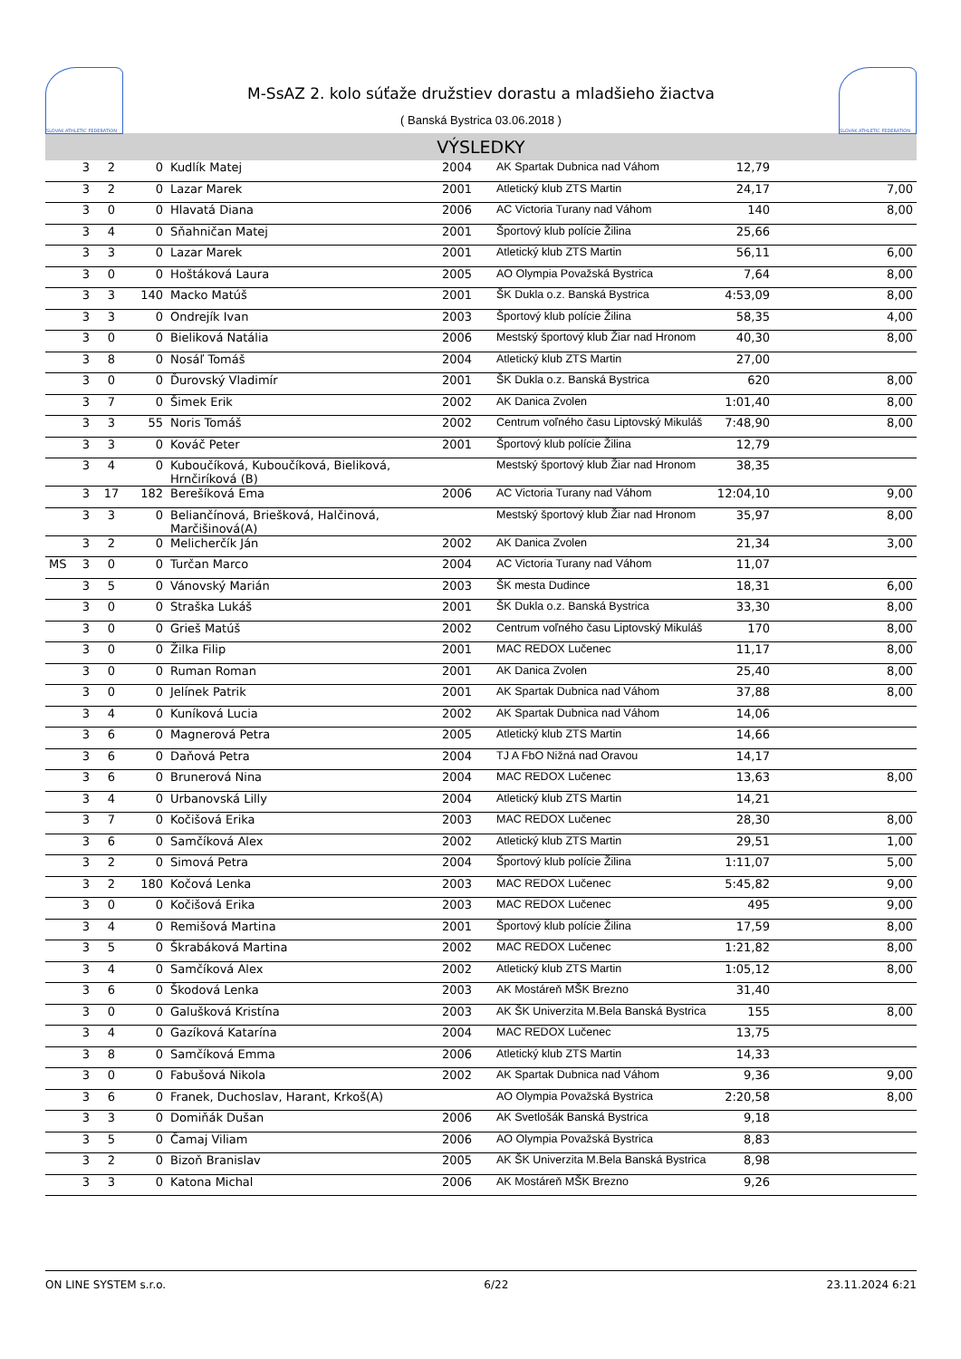SLOVAK ATHLETIC FEDERATION
M-SsAZ 2. kolo súťaže družstiev dorastu a mladšieho žiactva
( Banská Bystrica 03.06.2018 )
SLOVAK ATHLETIC FEDERATION
VÝSLEDKY
| | 3 | 2 | 0 | Kudlík Matej | 2004 | AK Spartak Dubnica nad Váhom | 12,79 | |
| | 3 | 2 | 0 | Lazar Marek | 2001 | Atletický klub ZTS Martin | 24,17 | 7,00 |
| | 3 | 0 | 0 | Hlavatá Diana | 2006 | AC Victoria Turany nad Váhom | 140 | 8,00 |
| | 3 | 4 | 0 | Sňahničan Matej | 2001 | Športový klub polície Žilina | 25,66 | |
| | 3 | 3 | 0 | Lazar Marek | 2001 | Atletický klub ZTS Martin | 56,11 | 6,00 |
| | 3 | 0 | 0 | Hoštáková Laura | 2005 | AO Olympia Považská Bystrica | 7,64 | 8,00 |
| | 3 | 3 | 140 | Macko Matúš | 2001 | ŠK Dukla o.z. Banská Bystrica | 4:53,09 | 8,00 |
| | 3 | 3 | 0 | Ondrejík Ivan | 2003 | Športový klub polície Žilina | 58,35 | 4,00 |
| | 3 | 0 | 0 | Bieliková Natália | 2006 | Mestský športový klub Žiar nad Hronom | 40,30 | 8,00 |
| | 3 | 8 | 0 | Nosáľ Tomáš | 2004 | Atletický klub ZTS Martin | 27,00 | |
| | 3 | 0 | 0 | Ďurovský Vladimír | 2001 | ŠK Dukla o.z. Banská Bystrica | 620 | 8,00 |
| | 3 | 7 | 0 | Šimek Erik | 2002 | AK Danica Zvolen | 1:01,40 | 8,00 |
| | 3 | 3 | 55 | Noris Tomáš | 2002 | Centrum voľného času Liptovský Mikuláš | 7:48,90 | 8,00 |
| | 3 | 3 | 0 | Kováč Peter | 2001 | Športový klub polície Žilina | 12,79 | |
| | 3 | 4 | 0 | Kuboučíková, Kuboučíková, Bieliková, Hrnčiríková (B) | | Mestský športový klub Žiar nad Hronom | 38,35 | |
| | 3 | 17 | 182 | Berešíková Ema | 2006 | AC Victoria Turany nad Váhom | 12:04,10 | 9,00 |
| | 3 | 3 | 0 | Beliančínová, Briešková, Halčinová, Marčišinová(A) | | Mestský športový klub Žiar nad Hronom | 35,97 | 8,00 |
| | 3 | 2 | 0 | Melicherčík Ján | 2002 | AK Danica Zvolen | 21,34 | 3,00 |
| MS | 3 | 0 | 0 | Turčan Marco | 2004 | AC Victoria Turany nad Váhom | 11,07 | |
| | 3 | 5 | 0 | Vánovský Marián | 2003 | ŠK mesta Dudince | 18,31 | 6,00 |
| | 3 | 0 | 0 | Straška Lukáš | 2001 | ŠK Dukla o.z. Banská Bystrica | 33,30 | 8,00 |
| | 3 | 0 | 0 | Grieš Matúš | 2002 | Centrum voľného času Liptovský Mikuláš | 170 | 8,00 |
| | 3 | 0 | 0 | Žilka Filip | 2001 | MAC REDOX Lučenec | 11,17 | 8,00 |
| | 3 | 0 | 0 | Ruman Roman | 2001 | AK Danica Zvolen | 25,40 | 8,00 |
| | 3 | 0 | 0 | Jelínek Patrik | 2001 | AK Spartak Dubnica nad Váhom | 37,88 | 8,00 |
| | 3 | 4 | 0 | Kuníková Lucia | 2002 | AK Spartak Dubnica nad Váhom | 14,06 | |
| | 3 | 6 | 0 | Magnerová Petra | 2005 | Atletický klub ZTS Martin | 14,66 | |
| | 3 | 6 | 0 | Daňová Petra | 2004 | TJ A FbO Nižná nad Oravou | 14,17 | |
| | 3 | 6 | 0 | Brunerová Nina | 2004 | MAC REDOX Lučenec | 13,63 | 8,00 |
| | 3 | 4 | 0 | Urbanovská Lilly | 2004 | Atletický klub ZTS Martin | 14,21 | |
| | 3 | 7 | 0 | Kočišová Erika | 2003 | MAC REDOX Lučenec | 28,30 | 8,00 |
| | 3 | 6 | 0 | Samčíková Alex | 2002 | Atletický klub ZTS Martin | 29,51 | 1,00 |
| | 3 | 2 | 0 | Simová Petra | 2004 | Športový klub polície Žilina | 1:11,07 | 5,00 |
| | 3 | 2 | 180 | Kočová Lenka | 2003 | MAC REDOX Lučenec | 5:45,82 | 9,00 |
| | 3 | 0 | 0 | Kočišová Erika | 2003 | MAC REDOX Lučenec | 495 | 9,00 |
| | 3 | 4 | 0 | Remišová Martina | 2001 | Športový klub polície Žilina | 17,59 | 8,00 |
| | 3 | 5 | 0 | Škrabáková Martina | 2002 | MAC REDOX Lučenec | 1:21,82 | 8,00 |
| | 3 | 4 | 0 | Samčíková Alex | 2002 | Atletický klub ZTS Martin | 1:05,12 | 8,00 |
| | 3 | 6 | 0 | Škodová Lenka | 2003 | AK Mostáreň MŠK Brezno | 31,40 | |
| | 3 | 0 | 0 | Galušková Kristína | 2003 | AK ŠK Univerzita M.Bela Banská Bystrica | 155 | 8,00 |
| | 3 | 4 | 0 | Gazíková Katarína | 2004 | MAC REDOX Lučenec | 13,75 | |
| | 3 | 8 | 0 | Samčíková Emma | 2006 | Atletický klub ZTS Martin | 14,33 | |
| | 3 | 0 | 0 | Fabušová Nikola | 2002 | AK Spartak Dubnica nad Váhom | 9,36 | 9,00 |
| | 3 | 6 | 0 | Franek, Duchoslav, Harant, Krkoš(A) | | AO Olympia Považská Bystrica | 2:20,58 | 8,00 |
| | 3 | 3 | 0 | Domiňák Dušan | 2006 | AK Svetlošák Banská Bystrica | 9,18 | |
| | 3 | 5 | 0 | Čamaj Viliam | 2006 | AO Olympia Považská Bystrica | 8,83 | |
| | 3 | 2 | 0 | Bizoň Branislav | 2005 | AK ŠK Univerzita M.Bela Banská Bystrica | 8,98 | |
| | 3 | 3 | 0 | Katona Michal | 2006 | AK Mostáreň MŠK Brezno | 9,26 | |
ON LINE SYSTEM s.r.o. 6/22 23.11.2024 6:21